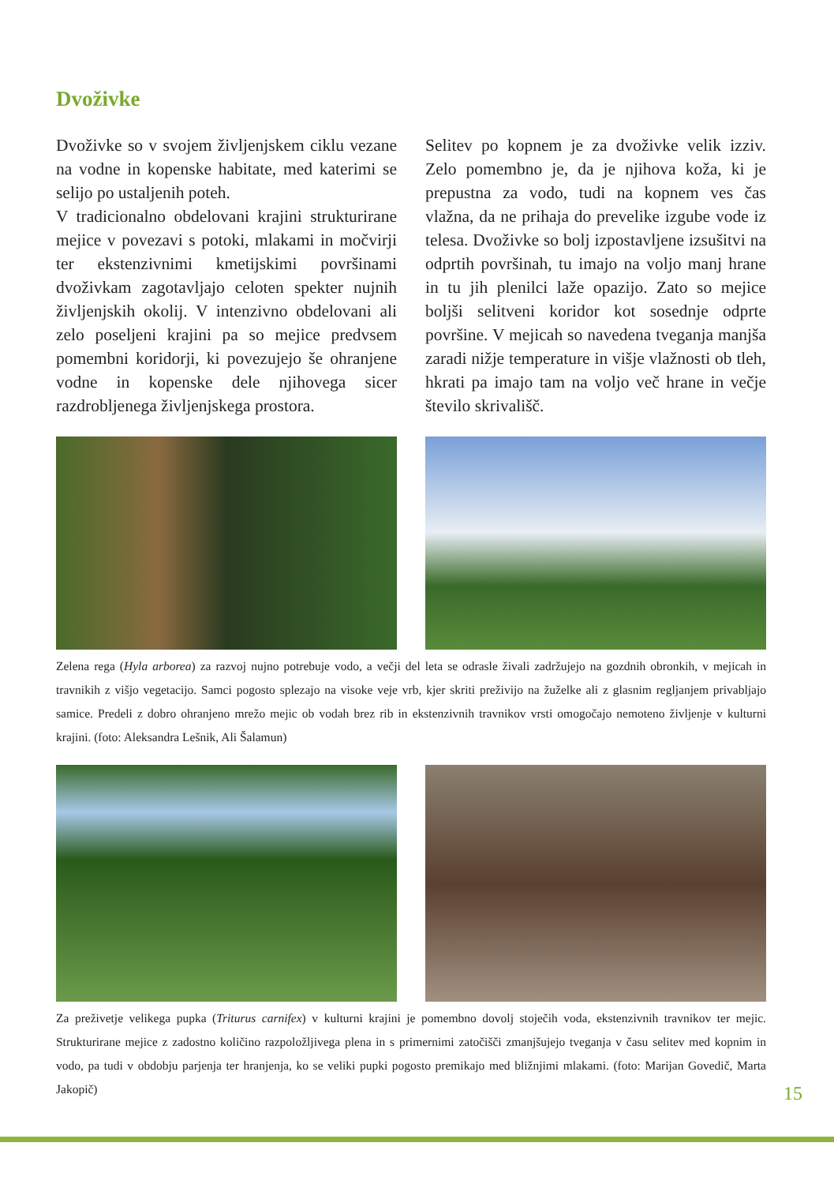Dvoživke
Dvoživke so v svojem življenjskem ciklu vezane na vodne in kopenske habitate, med katerimi se selijo po ustaljenih poteh.
V tradicionalno obdelovani krajini strukturirane mejice v povezavi s potoki, mlakami in močvirji ter ekstenzivnimi kmetijskimi površinami dvoživkam zagotavljajo celoten spekter nujnih življenjskih okolij. V intenzivno obdelovani ali zelo poseljeni krajini pa so mejice predvsem pomembni koridorji, ki povezujejo še ohranjene vodne in kopenske dele njihovega sicer razdrobljenega življenjskega prostora.
Selitev po kopnem je za dvoživke velik izziv. Zelo pomembno je, da je njihova koža, ki je prepustna za vodo, tudi na kopnem ves čas vlažna, da ne prihaja do prevelike izgube vode iz telesa. Dvoživke so bolj izpostavljene izsušitvi na odprtih površinah, tu imajo na voljo manj hrane in tu jih plenilci laže opazijo. Zato so mejice boljši selitveni koridor kot sosednje odprte površine. V mejicah so navedena tveganja manjša zaradi nižje temperature in višje vlažnosti ob tleh, hkrati pa imajo tam na voljo več hrane in večje število skrivališč.
Zelena rega (Hyla arborea) za razvoj nujno potrebuje vodo, a večji del leta se odrasle živali zadržujejo na gozdnih obronkih, v mejicah in travnikih z višjo vegetacijo. Samci pogosto splezajo na visoke veje vrb, kjer skriti preživijo na žuželke ali z glasnim regljanjem privabljajo samice. Predeli z dobro ohranjeno mrežo mejic ob vodah brez rib in ekstenzivnih travnikov vrsti omogočajo nemoteno življenje v kulturni krajini. (foto: Aleksandra Lešnik, Ali Šalamun)
Za preživetje velikega pupka (Triturus carnifex) v kulturni krajini je pomembno dovolj stoječih voda, ekstenzivnih travnikov ter mejic. Strukturirane mejice z zadostno količino razpoložljivega plena in s primernimi zatočišči zmanjšujejo tveganja v času selitev med kopnim in vodo, pa tudi v obdobju parjenja ter hranjenja, ko se veliki pupki pogosto premikajo med bližnjimi mlakami. (foto: Marijan Govedič, Marta Jakopič)
15